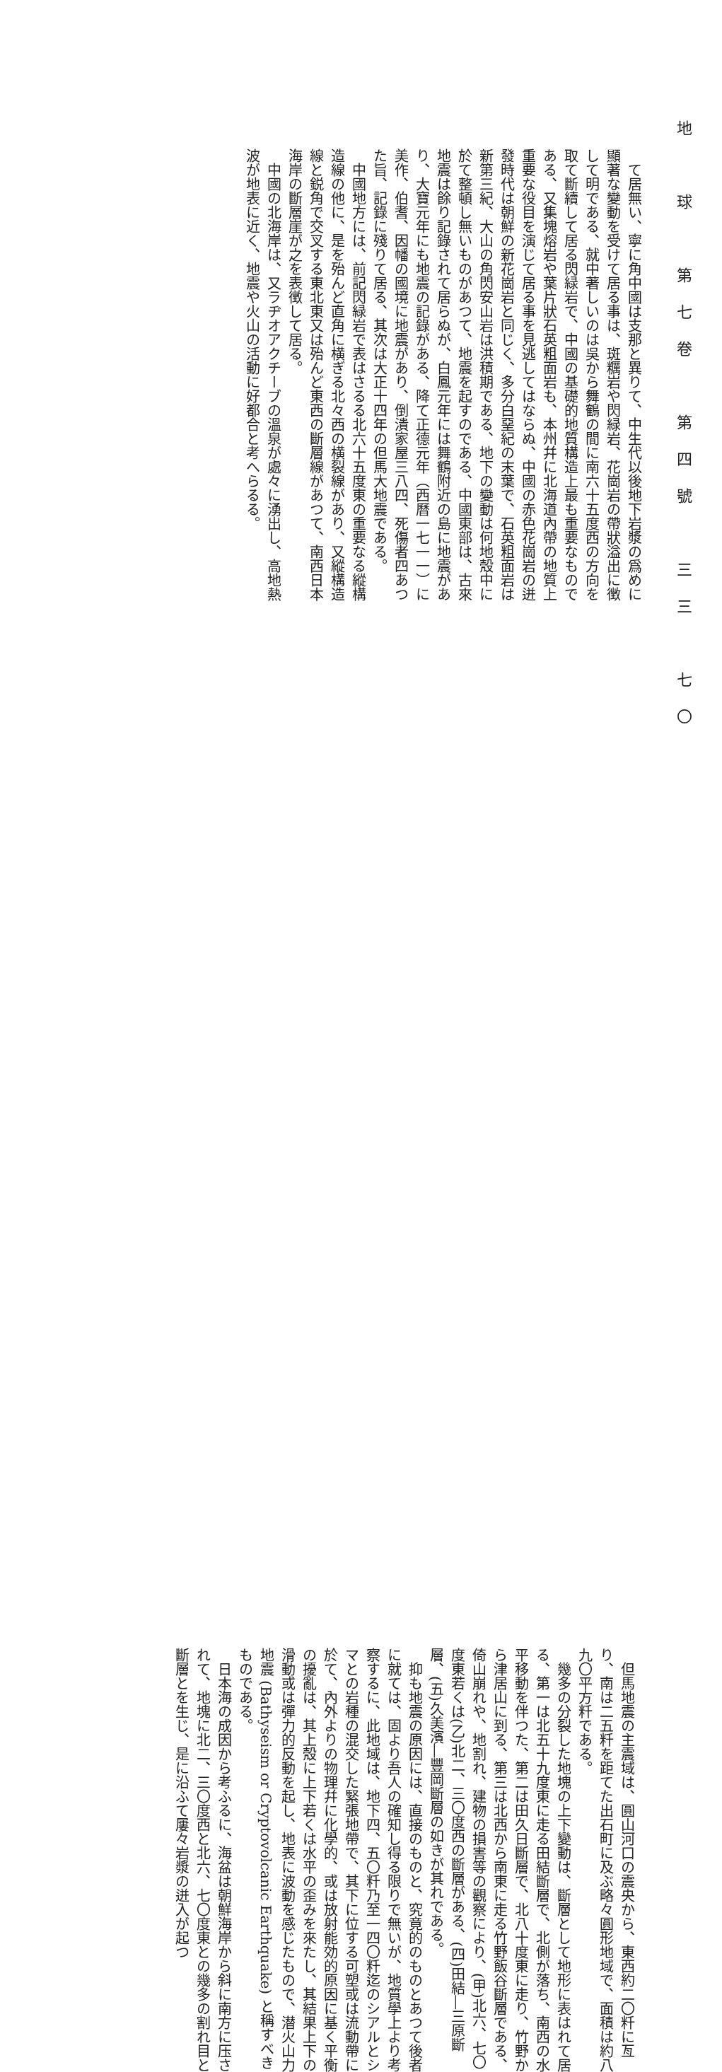地　球　第七卷　第四號　三三　七〇
て居無い、寧に角中國は支那と異りて、中生代以後地下岩漿の爲めに顯著な變動を受けて居る事は、斑糲岩や閃緑岩、花崗岩の帶狀溢出に徴して明である、就中著しいのは吳から舞鶴の間に南六十五度西の方向を取て斷續して居る閃緑岩で、中國の基礎的地質構造上最も重要なものである、又集塊熔岩や葉片狀石英粗面岩も、本州幷に北海道內帶の地質上重要な役目を演じて居る事を見逃してはならぬ、中國の赤色花崗岩の迸發時代は朝鮮の新花崗岩と同じく、多分白堊紀の末葉で、石英粗面岩は新第三紀、大山の角閃安山岩は洪積期である、地下の變動は何地殼中に於て整頓し無いものがあつて、地震を起すのである、中國東部は、古來地震は餘り記錄されて居らぬが、白鳳元年には舞鶴附近の島に地震があり、大寶元年にも地震の記錄がある、降て正德元年（西曆一七一一）に美作、伯耆、因幡の國境に地震があり、倒潰家屋三八四、死傷者四あつた旨、記錄に殘りて居る、其次は大正十四年の但馬大地震である。
中國地方には、前記閃緑岩で表はさるる北六十五度東の重要なる縱構造線の他に、是を殆んど直角に横ぎる北々西の横裂線があり、又縱構造線と鋭角で交叉する東北東又は殆んど東西の斷層線があつて、南西日本海岸の斷層崖が之を表徴して居る。
中國の北海岸は、又ラヂオアクチーブの溫泉が處々に湧出し、高地熱波が地表に近く、地震や火山の活動に好都合と考へらるる。
但馬地震の主震域は、圓山河口の震央から、東西約二〇粁に亙り、南は二五粁を距てた出石町に及ぶ略々圓形地域で、面積は約八九〇平方粁である。
幾多の分裂した地塊の上下變動は、斷層として地形に表はれて居る、第一は北五十九度東に走る田結斷層で、北側が落ち、南西の水平移動を伴つた、第二は田久日斷層で、北八十度東に走り、竹野から津居山に到る、第三は北西から南東に走る竹野飯谷斷層である、倚山崩れや、地割れ、建物の損害等の觀察により、(甲)北六、七〇度東若くは(乙)北二、三〇度西の斷層がある、(四)田結―三原斷層、(五)久美濱―豐岡斷層の如きが其れである。
抑も地震の原因には、直接のものと、究竟的のものとあつて後者に就ては、固より吾人の確知し得る限りで無いが、地質學上より考察するに、此地域は、地下四、五〇粁乃至一四〇粁迄のシアルとシマとの岩種の混交した緊張地帶で、其下に位する可塑或は流動帶に於て、內外よりの物理幷に化學的、或は放射能効的原因に基く平衡の擾亂は、其上殼に上下若くは水平の歪みを來たし、其結果上下の滑動或は彈力的反動を起し、地表に波動を感じたもので、潜火山力地震 (Bathyseism or Cryptovolcanic Earthquake) と稱すべきものである。
日本海の成因から考ふるに、海盆は朝鮮海岸から斜に南方に压されて、地塊に北二、三〇度西と北六、七〇度東との幾多の割れ目と斷層とを生じ、是に沿ふて屢々岩漿の迸入が起つ